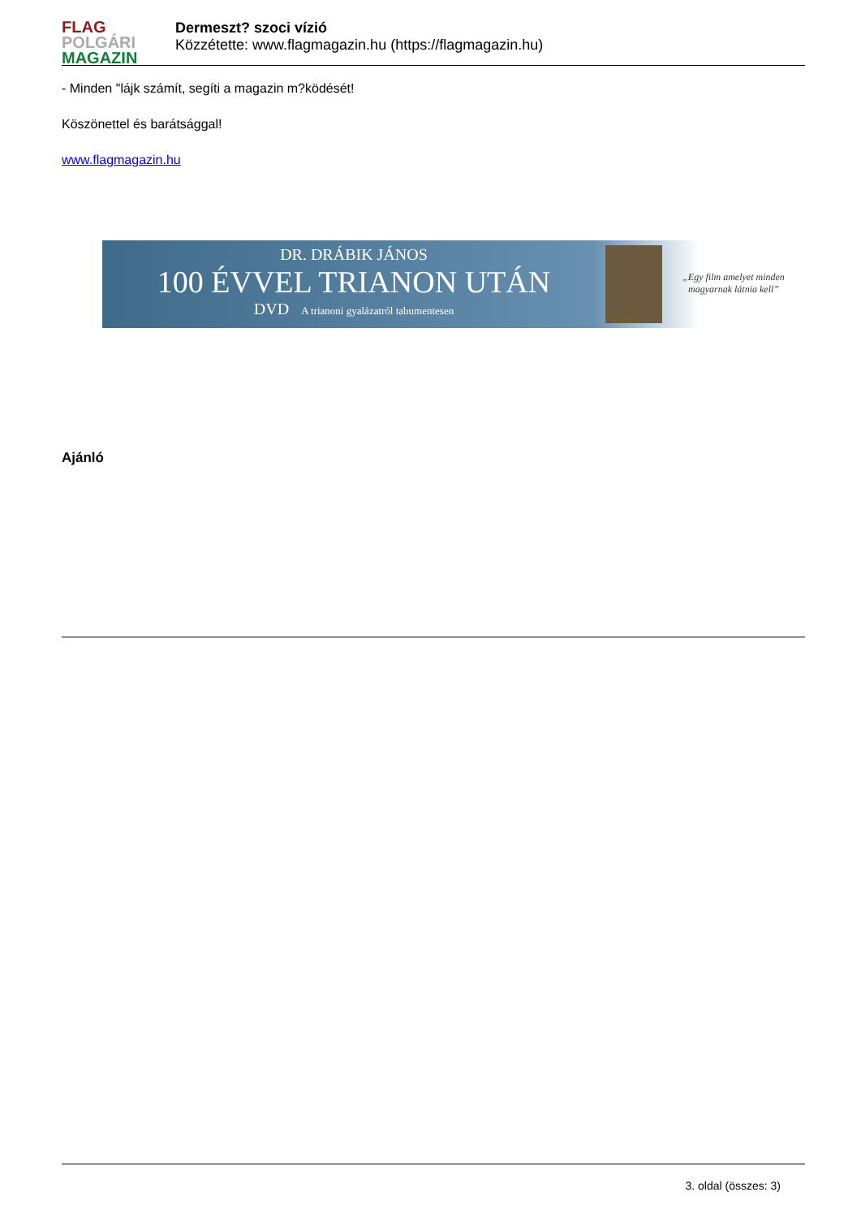FLAG
POLGÁRI
MAGAZIN
Dermeszt? szoci vízió
Közzétette: www.flagmagazin.hu (https://flagmagazin.hu)
- Minden "lájk számít, segíti a magazin m?ködését!
Köszönettel és barátsággal!
www.flagmagazin.hu
DR. DRÁBIK JÁNOS
100 ÉVVEL TRIANON UTÁN
DVD A trianoni gyalázatról tabumentesen
„Egy film amelyet minden magyarnak látnia kell”
Ajánló
3. oldal (összes: 3)